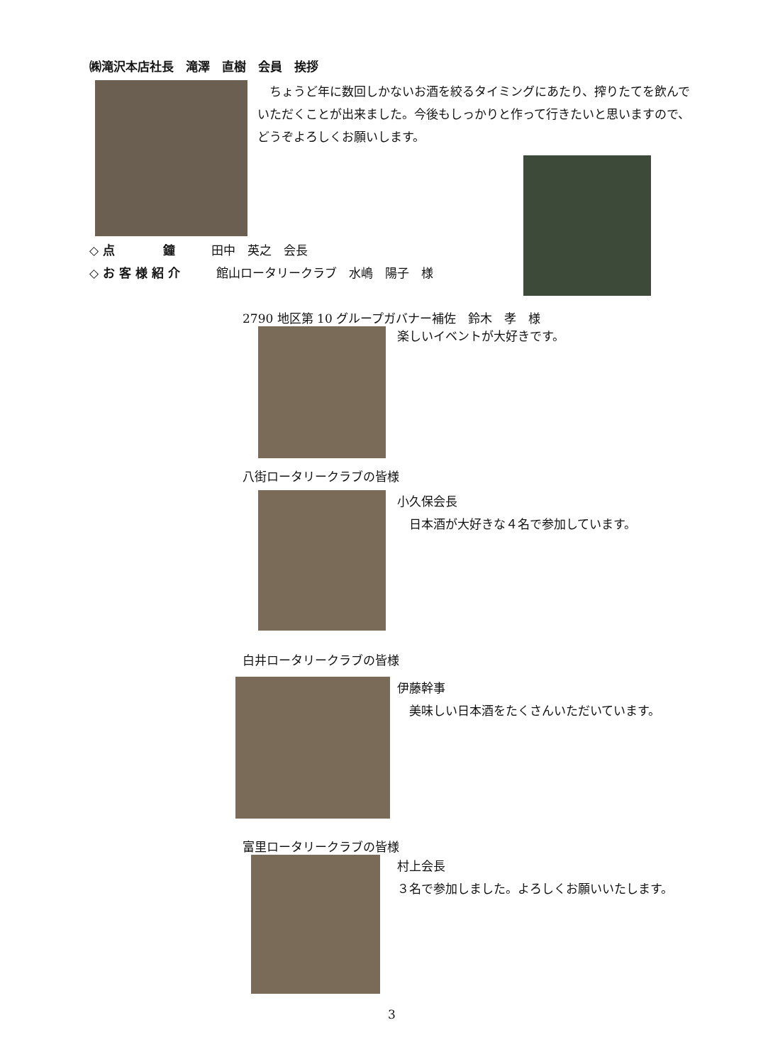㈱滝沢本店社長　滝澤　直樹　会員　挨拶
　ちょうど年に数回しかないお酒を絞るタイミングにあたり、搾りたてを飲んでいただくことが出来ました。今後もしっかりと作って行きたいと思いますので、どうぞよろしくお願いします。
◇ 点　　　　鐘　　　田中　英之　会長
◇ お 客 様 紹 介　　　館山ロータリークラブ　水嶋　陽子　様
2790 地区第 10 グループガバナー補佐　鈴木　孝　様
楽しいイベントが大好きです。
八街ロータリークラブの皆様
小久保会長
　日本酒が大好きな４名で参加しています。
白井ロータリークラブの皆様
伊藤幹事
　美味しい日本酒をたくさんいただいています。
富里ロータリークラブの皆様
村上会長
３名で参加しました。よろしくお願いいたします。
3